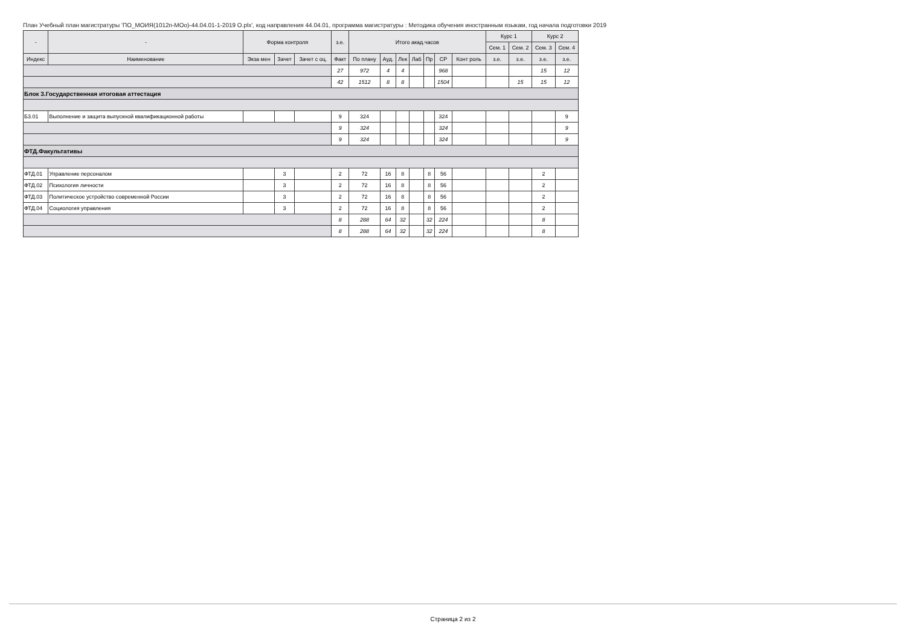План Учебный план магистратуры 'ПО_МОИЯ(1012п-МОо)-44.04.01-1-2019 О.plx', код направления 44.04.01, программа магистратуры : Методика обучения иностранным языкам, год начала подготовки 2019
| - | - | Форма контроля | | | з.е. | Итого акад.часов | | | | | | | Курс 1 | | Курс 2 | |
| --- | --- | --- | --- | --- | --- | --- | --- | --- | --- | --- | --- | --- | --- | --- | --- | --- |
| | | | | | | | | | | | | | Сем. 1 | Сем. 2 | Сем. 3 | Сем. 4 |
| Индекс | Наименование | Экза мен | Зачет | Зачет с оц. | Факт | По плану | Ауд. | Лек | Лаб | Пр | СР | Конт роль | з.е. | з.е. | з.е. | з.е. |
| | | | | | 27 | 972 | 4 | 4 | | | 968 | | | | 15 | 12 |
| | | | | | 42 | 1512 | 8 | 8 | | | 1504 | | | 15 | 15 | 12 |
| Блок 3.Государственная итоговая аттестация | | | | | | | | | | | | | | | | |
| Б3.01 | Выполнение и защита выпускной квалификационной работы | | | | 9 | 324 | | | | | 324 | | | | | 9 |
| | | | | | 9 | 324 | | | | | 324 | | | | | 9 |
| | | | | | 9 | 324 | | | | | 324 | | | | | 9 |
| ФТД.Факультативы | | | | | | | | | | | | | | | | |
| ФТД.01 | Управление персоналом | | 3 | | 2 | 72 | 16 | 8 | | 8 | 56 | | | | 2 | |
| ФТД.02 | Психология личности | | 3 | | 2 | 72 | 16 | 8 | | 8 | 56 | | | | 2 | |
| ФТД.03 | Политическое устройство современной России | | 3 | | 2 | 72 | 16 | 8 | | 8 | 56 | | | | 2 | |
| ФТД.04 | Социология управления | | 3 | | 2 | 72 | 16 | 8 | | 8 | 56 | | | | 2 | |
| | | | | | 8 | 288 | 64 | 32 | | 32 | 224 | | | | 8 | |
| | | | | | 8 | 288 | 64 | 32 | | 32 | 224 | | | | 8 | |
Страница 2 из 2